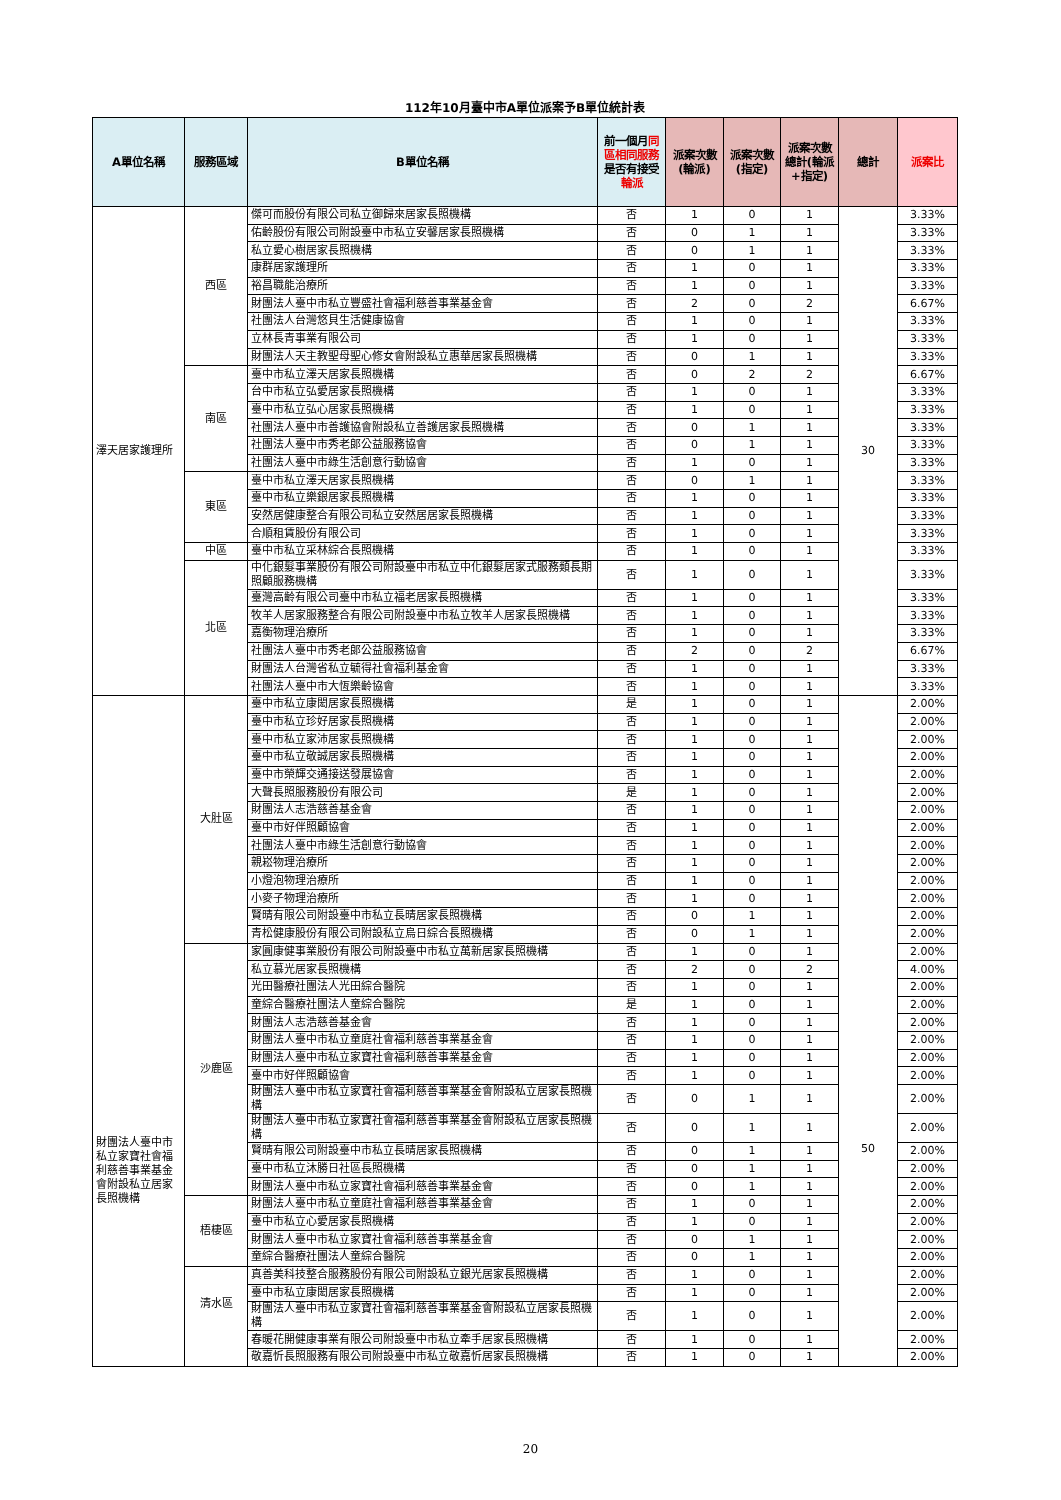112年10月臺中市A單位派案予B單位統計表
| A單位名稱 | 服務區域 | B單位名稱 | 前一個月 同區相同服務 是否有接受 輪派 | 派案次數(輪派) | 派案次數(指定) | 派案次數總計(輪派+指定) | 總計 | 派案比 |
| --- | --- | --- | --- | --- | --- | --- | --- | --- |
| 澤天居家護理所 | 西區 | 傑可而股份有限公司私立御歸來居家長照機構 | 否 | 1 | 0 | 1 | 30 | 3.33% |
| | | 佑齡股份有限公司附設臺中市私立安馨居家長照機構 | 否 | 0 | 1 | 1 | | 3.33% |
| | | 私立愛心樹居家長照機構 | 否 | 0 | 1 | 1 | | 3.33% |
| | | 康群居家護理所 | 否 | 1 | 0 | 1 | | 3.33% |
| | | 裕昌職能治療所 | 否 | 1 | 0 | 1 | | 3.33% |
| | | 財團法人臺中市私立豐盛社會福利慈善事業基金會 | 否 | 2 | 0 | 2 | | 6.67% |
| | | 社團法人台灣悠貝生活健康協會 | 否 | 1 | 0 | 1 | | 3.33% |
| | | 立林長青事業有限公司 | 否 | 1 | 0 | 1 | | 3.33% |
| | | 財團法人天主教聖母聖心修女會附設私立惠華居家長照機構 | 否 | 0 | 1 | 1 | | 3.33% |
| | 南區 | 臺中市私立澤天居家長照機構 | 否 | 0 | 2 | 2 | | 6.67% |
| | | 台中市私立弘愛居家長照機構 | 否 | 1 | 0 | 1 | | 3.33% |
| | | 臺中市私立弘心居家長照機構 | 否 | 1 | 0 | 1 | | 3.33% |
| | | 社團法人臺中市善護協會附設私立善護居家長照機構 | 否 | 0 | 1 | 1 | | 3.33% |
| | | 社團法人臺中市秀老郎公益服務協會 | 否 | 0 | 1 | 1 | | 3.33% |
| | | 社團法人臺中市綠生活創意行動協會 | 否 | 1 | 0 | 1 | | 3.33% |
| | 東區 | 臺中市私立澤天居家長照機構 | 否 | 0 | 1 | 1 | | 3.33% |
| | | 臺中市私立樂銀居家長照機構 | 否 | 1 | 0 | 1 | | 3.33% |
| | | 安然居健康整合有限公司私立安然居居家長照機構 | 否 | 1 | 0 | 1 | | 3.33% |
| | | 合順租賃股份有限公司 | 否 | 1 | 0 | 1 | | 3.33% |
| | 中區 | 臺中市私立采林綜合長照機構 | 否 | 1 | 0 | 1 | | 3.33% |
| | 北區 | 中化銀髮事業股份有限公司附設臺中市私立中化銀髮居家式服務類長期照顧服務機構 | 否 | 1 | 0 | 1 | | 3.33% |
| | | 臺灣高齡有限公司臺中市私立福老居家長照機構 | 否 | 1 | 0 | 1 | | 3.33% |
| | | 牧羊人居家服務整合有限公司附設臺中市私立牧羊人居家長照機構 | 否 | 1 | 0 | 1 | | 3.33% |
| | | 嘉衡物理治療所 | 否 | 1 | 0 | 1 | | 3.33% |
| | | 社團法人臺中市秀老郎公益服務協會 | 否 | 2 | 0 | 2 | | 6.67% |
| | | 財團法人台灣省私立毓得社會福利基金會 | 否 | 1 | 0 | 1 | | 3.33% |
| | | 社團法人臺中市大恆樂齡協會 | 否 | 1 | 0 | 1 | | 3.33% |
| 財團法人臺中市私立家寶社會福利慈善事業基金會附設私立居家長照機構 | 大肚區 | 臺中市私立康閎居家長照機構 | 是 | 1 | 0 | 1 | 50 | 2.00% |
| | | 臺中市私立珍好居家長照機構 | 否 | 1 | 0 | 1 | | 2.00% |
| | | 臺中市私立家沛居家長照機構 | 否 | 1 | 0 | 1 | | 2.00% |
| | | 臺中市私立敬誠居家長照機構 | 否 | 1 | 0 | 1 | | 2.00% |
| | | 臺中市榮輝交通接送發展協會 | 否 | 1 | 0 | 1 | | 2.00% |
| | | 大聲長照服務股份有限公司 | 是 | 1 | 0 | 1 | | 2.00% |
| | | 財團法人志浩慈善基金會 | 否 | 1 | 0 | 1 | | 2.00% |
| | | 臺中市好伴照顧協會 | 否 | 1 | 0 | 1 | | 2.00% |
| | | 社團法人臺中市綠生活創意行動協會 | 否 | 1 | 0 | 1 | | 2.00% |
| | | 親崧物理治療所 | 否 | 1 | 0 | 1 | | 2.00% |
| | | 小燈泡物理治療所 | 否 | 1 | 0 | 1 | | 2.00% |
| | | 小麥子物理治療所 | 否 | 1 | 0 | 1 | | 2.00% |
| | | 賢晴有限公司附設臺中市私立長晴居家長照機構 | 否 | 0 | 1 | 1 | | 2.00% |
| | | 青松健康股份有限公司附設私立烏日綜合長照機構 | 否 | 0 | 1 | 1 | | 2.00% |
| | 沙鹿區 | 家圓康健事業股份有限公司附設臺中市私立萬新居家長照機構 | 否 | 1 | 0 | 1 | | 2.00% |
| | | 私立慕光居家長照機構 | 否 | 2 | 0 | 2 | | 4.00% |
| | | 光田醫療社團法人光田綜合醫院 | 否 | 1 | 0 | 1 | | 2.00% |
| | | 童綜合醫療社團法人童綜合醫院 | 是 | 1 | 0 | 1 | | 2.00% |
| | | 財團法人志浩慈善基金會 | 否 | 1 | 0 | 1 | | 2.00% |
| | | 財團法人臺中市私立童庭社會福利慈善事業基金會 | 否 | 1 | 0 | 1 | | 2.00% |
| | | 財團法人臺中市私立家寶社會福利慈善事業基金會 | 否 | 1 | 0 | 1 | | 2.00% |
| | | 臺中市好伴照顧協會 | 否 | 1 | 0 | 1 | | 2.00% |
| | | 財團法人臺中市私立家寶社會福利慈善事業基金會附設私立居家長照機構 | 否 | 0 | 1 | 1 | | 2.00% |
| | | 財團法人臺中市私立家寶社會福利慈善事業基金會附設私立居家長照機構 | 否 | 0 | 1 | 1 | | 2.00% |
| | | 賢晴有限公司附設臺中市私立長晴居家長照機構 | 否 | 0 | 1 | 1 | | 2.00% |
| | | 臺中市私立沐勝日社區長照機構 | 否 | 0 | 1 | 1 | | 2.00% |
| | | 財團法人臺中市私立家寶社會福利慈善事業基金會 | 否 | 0 | 1 | 1 | | 2.00% |
| | 梧棲區 | 財團法人臺中市私立童庭社會福利慈善事業基金會 | 否 | 1 | 0 | 1 | | 2.00% |
| | | 臺中市私立心愛居家長照機構 | 否 | 1 | 0 | 1 | | 2.00% |
| | | 財團法人臺中市私立家寶社會福利慈善事業基金會 | 否 | 0 | 1 | 1 | | 2.00% |
| | | 童綜合醫療社團法人童綜合醫院 | 否 | 0 | 1 | 1 | | 2.00% |
| | 清水區 | 真善美科技整合服務股份有限公司附設私立銀光居家長照機構 | 否 | 1 | 0 | 1 | | 2.00% |
| | | 臺中市私立康閎居家長照機構 | 否 | 1 | 0 | 1 | | 2.00% |
| | | 財團法人臺中市私立家寶社會福利慈善事業基金會附設私立居家長照機構 | 否 | 1 | 0 | 1 | | 2.00% |
| | | 春暖花開健康事業有限公司附設臺中市私立牽手居家長照機構 | 否 | 1 | 0 | 1 | | 2.00% |
| | | 敬嘉忻長照服務有限公司附設臺中市私立敬嘉忻居家長照機構 | 否 | 1 | 0 | 1 | | 2.00% |
20